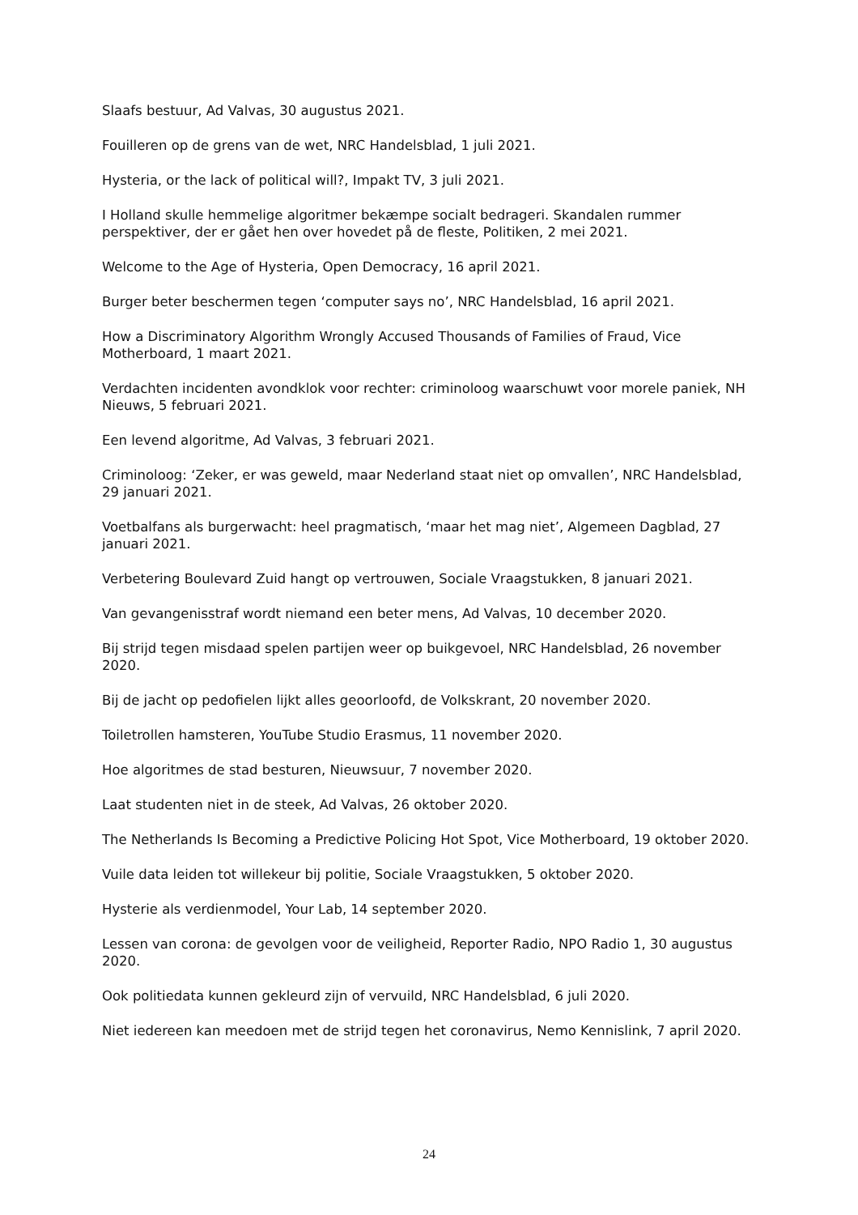Slaafs bestuur, Ad Valvas, 30 augustus 2021.
Fouilleren op de grens van de wet, NRC Handelsblad, 1 juli 2021.
Hysteria, or the lack of political will?, Impakt TV, 3 juli 2021.
I Holland skulle hemmelige algoritmer bekæmpe socialt bedrageri. Skandalen rummer perspektiver, der er gået hen over hovedet på de fleste, Politiken, 2 mei 2021.
Welcome to the Age of Hysteria, Open Democracy, 16 april 2021.
Burger beter beschermen tegen ‘computer says no’, NRC Handelsblad, 16 april 2021.
How a Discriminatory Algorithm Wrongly Accused Thousands of Families of Fraud, Vice Motherboard, 1 maart 2021.
Verdachten incidenten avondklok voor rechter: criminoloog waarschuwt voor morele paniek, NH Nieuws, 5 februari 2021.
Een levend algoritme, Ad Valvas, 3 februari 2021.
Criminoloog: ‘Zeker, er was geweld, maar Nederland staat niet op omvallen’, NRC Handelsblad, 29 januari 2021.
Voetbalfans als burgerwacht: heel pragmatisch, ‘maar het mag niet’, Algemeen Dagblad, 27 januari 2021.
Verbetering Boulevard Zuid hangt op vertrouwen, Sociale Vraagstukken, 8 januari 2021.
Van gevangenisstraf wordt niemand een beter mens, Ad Valvas, 10 december 2020.
Bij strijd tegen misdaad spelen partijen weer op buikgevoel, NRC Handelsblad, 26 november 2020.
Bij de jacht op pedofielen lijkt alles geoorloofd, de Volkskrant, 20 november 2020.
Toiletrollen hamsteren, YouTube Studio Erasmus, 11 november 2020.
Hoe algoritmes de stad besturen, Nieuwsuur, 7 november 2020.
Laat studenten niet in de steek, Ad Valvas, 26 oktober 2020.
The Netherlands Is Becoming a Predictive Policing Hot Spot, Vice Motherboard, 19 oktober 2020.
Vuile data leiden tot willekeur bij politie, Sociale Vraagstukken, 5 oktober 2020.
Hysterie als verdienmodel, Your Lab, 14 september 2020.
Lessen van corona: de gevolgen voor de veiligheid, Reporter Radio, NPO Radio 1, 30 augustus 2020.
Ook politiedata kunnen gekleurd zijn of vervuild, NRC Handelsblad, 6 juli 2020.
Niet iedereen kan meedoen met de strijd tegen het coronavirus, Nemo Kennislink, 7 april 2020.
24